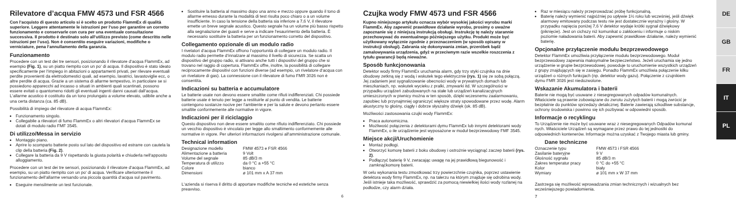Rilevatore d’acqua FMW 4573 und FSR 4566
Con l‘acquisto di questo articolo si è scelto un prodotto FlammEx di qualità superiore. Leggere attentamente le istruzioni per l‘uso per garantire un corretto funzionamento e conservarle con cura per una eventuale consultazione successiva. Il prodotto è destinato solo all‘utilizzo previsto (come descritto nelle istruzioni per l‘uso). Non è consentito eseguire variazioni, modifiche o verniciature, pena l‘annullamento della garanzia.
Funzionamento
Procedere con un test dei tre sensori, posizionando il rilevatore d‘acqua FlammEx, ad esempio (Fig. 1), su un piatto riempito con un po‘ di acqua. Il dispositivo è stato ideato specificamente per l‘impiego in abitazioni o appartamenti privati, per rilevare eventuali perdite provenienti da elettrodomestici quali, ad esempio, lavatrici, lavastoviglie ecc, o altre perdite di acqua. Grazie a un sistema di allarme tempestivo, in particolare se si possiedono apparecchi ad incasso o situati in ambienti quali scantinati, possono essere evitati o quantomeno ridotti gli eventuali ingenti danni causati dall‘acqua. L‘allarme acustico è costituito da un tono prolungato a volume elevato, udibile anche a una certa distanza (ca. 85 dB).
Possibilità di impiego del rilevatore di acqua FlammEx:
Funzionamento singolo.
Collegabile a rilevatori di fumo FlammEx o altri rilevatori d‘acqua FlammEx se dotati di modulo radio FMF 3545.
Di utilizzo/Messa in servizio
Montaggio piano.
Aprire lo scomparto batterie posto sul lato del dispositivo ed estrarre con cautela la clip della batteria (Fig. 2).
Collegare la batteria da 9 V rispettando la giusta polarità e chiuderla nell‘apposito alloggiamento.
Procedere con un test dei tre sensori, posizionando il rilevatore d‘acqua FlammEx, ad esempio, su un piatto riempito con un po‘ di acqua. Verificare ulteriormente il funzionamento dell‘allarme versando una piccola quantità d‘acqua sul pavimento.
Eseguire mensilmente un test funzionale.
Sostituire la batteria al massimo dopo una anno e mezzo oppure quando il tono di allarme emesso durante la modalità di test risulta poco chiaro o a un volume insufficiente. In caso la tensione della batteria sia inferiore a 7,6 V, il rilevatore emette un breve segnale acustico. Questo segnale ha un volume più basso rispetto alla segnalazione dei guasti e serve a indicare l‘esaurimento della batteria. È necessario sostituire la batteria per un funzionamento corretto del dispositivo.
Collegamento opzionale di un modulo radio
I rivelatori d‘acqua FlammEx offrono l‘opportunità di collegare un modulo radio. Il modulo radio permette d‘innalzare al massimo il livello di sicurezza. Se scatta un dispositivo del gruppo radio, si attivano anche tutti i dispositivi del gruppo che si trovano nel raggio di copertura. FlammEx offre, inoltre, la possibilità di collegare reciprocamente dispositivi con funzioni diverse (ad esempio, un rivelatore d‘acqua con un rivelatore di gas). La connessione con il rilevatore di fumo FMR 3026 non è consentita.
Indicazioni su batteria e accumulatore
Le batterie usate non devono essere smaltite come rifiuti indifferenziati. Chi possiede batterie usate è tenuto per legge a restituirle al punto di vendita. Le batterie contengono sostanze nocive per l‘ambiente e per la salute e devono pertanto essere smaltite conformemente alle normative in vigore.
Indicazioni per il riciclaggio
Questo dispositivo non deve essere smaltito come rifiuto indifferenziato. Chi possiede un vecchio dispositivo è vincolato per legge allo smaltimento conformemente alle normative in vigore. Per ulteriori informazioni rivolgersi all‘amministrazione comunale.
Technical information
| Designazione modello | FMW 4573 e FSR 4566 |
| Alimentazione a batteria | 9 Volt |
| Volume del segnale | 85 dB/3 m |
| Temperatura di utilizzo | da 0 °C a +55 °C |
| Colore | bianco |
| Dimensioni | ø 101 mm x A 37 mm |
L‘azienda si riserva il diritto di apportare modifiche tecniche ed estetiche senza preavviso.
6
Czujka wody FMW 4573 und FSR 4566
Kupno niniejszego artykułu oznacza wybór wysokiej jakości wyrobu marki FlammEx. Aby zapewnić prawidłowe działanie wyrobu, prosimy o uważne zapoznanie się z niniejszą instrukcją obsługi. Instrukcję tę należy starannie przechowywać do ewentualnego późniejszego użytku. Produkt może być użytkowany wyłącznie zgodnie z przeznaczeniem (w sposób opisany w instrukcji obsługi). Zabrania się dokonywania zmian, przeróbek bądź zamalowywania urządzenia, gdyż w przeciwnym razie wszelkie roszczenia z tytułu gwarancji będą nieważne.
Sposób funkcjonowania
Detektor wody firmy FlammEx uruchamia alarm, gdy trzy styki czujnika na dnie obudowy zetkną się z wodą i wskutek tego elektrycznie (rys. 1) się ze sobą połączą. Jej zadaniem jest sygnalizowanie obecności wody w prywatnych domach lub mieszkaniach, np. wskutek wycieku z pralki, zmywarki itd. W szczególności w przypadku urządzeń zabudowanych na stałe lub urządzeń kanalizacyjnych umieszczonych w piwnicy można w ten sposób, dzięki wczesnemu zaalarmowaniu, zapobiec lub przynajmniej ograniczyć większe straty spowodowane przez wodę. Alarm akustyczny to głośny, ciągły i dobrze słyszalny dźwięk (ok. 85 dB).
Możliwości zastosowania czujki wody FlammEx:
Praca autonomiczna.
Możliwość połączenia z detektorami dymu FlammEx lub innymi detektorami wody FlammEx, o ile urządzenie jest wyposażone w moduł bezprzewodowy FMF 3545.
Miejsce akcji/Uruchomienie
Montaż podłogi.
Otworzyć komorę baterii z boku obudowy i ostrożnie wyciągnąć zaczep baterii (rys. 2).
Podłączyć baterię 9 V, zwracając uwagę na jej prawidłową biegunowość i zamknąćkomorę baterii.
W celu wykonania testu zmostkować trzy powierzchnie czujnika, poprzez ustawienie detektora wody firmy FlammEx, np. na talerzu na którym znajduje się odrobina wody. Jeśli istnieje taka możliwość, sprawdzić za pomocą niewielkiej ilości wody rozlanej na podłodze, czy alarm działa.
Raz w miesiącu należy przeprowadzać próbę funkcjonalną.
Baterię należy wymienić najpóźniej po upływie 1½ roku lub wcześniej, jeśli dźwięk alarmowy emitowany podczas testu nie jest dostatecznie wyraźny i głośny. W przypadku napięcia poniżej 7,6 V detektor wydaje krótki sygnał dźwiękowy (piknięcie). Jest on cichszy niż komunikat o zakłóceniu i informuje o niskim poziomie naładowania baterii. Aby zapewnić prawidłowe działanie, należy wymienić baterię.
Opcjonalne przyłączenie modułu bezprzewodowego
Detektor FlammEx umożliwia przyłączenie modułu bezprzewodowego. Moduł bezprzewodowy zapewnia maksymalne bezpieczeństwo. Jeżeli uruchamia się jedno urządzenie w grupie bezprzewodowej, powoduje to uruchomienie wszystkich urządzeń z grupy znajdujących się w zasięgu. Ponadto FlammEx umożliwia połączenie kilku urządzeń o różnych funkcjach (np. detektor wody gazu). Połączenie z czujnikiem dymu FMR 3026 jest niedozwolone.
Wskazanie Akumulatora i baterii
Baterie nie mogą być usuwane z niesegregowanych odpadów komunalnych. Właściciele są prawnie zobowiązane do zwrotu zużytych baterii i mogą zwrócić je bezpłatnie do punktów sprzedaży detalicznej. Baterie zawierają szkodliwe substancje, ochrony środowiska i powinno się ich pozbywać w odpowiedni sposób.
Informacje o recyklingu
To Urządzenie nie może być usuwane wraz z niesegregowanych Odpadów komunal nych. Właściciele Urządzeń są wymagane przez prawo do tej jednostki do odpowiednich kontenerów. Informacje można uzyskać z Twojego miasta lub gminy.
Dane techniczne
| Oznaczenie typu | FMW 4573 i FSR 4566 |
| Zasilanie bateryjne | 9 V |
| Głośność sygnału | 85 dB/3 m |
| Zakres temperatur pracy | 0 °C do +55 °C |
| Kolor | biały |
| Wymiary | ø 101 mm x W 37 mm |
Zastrzega się możliwość wprowadzania zmian technicznych i wizualnych bez wcześniejszego powiadomienia.
7
DE
GB
FR
IT
PL